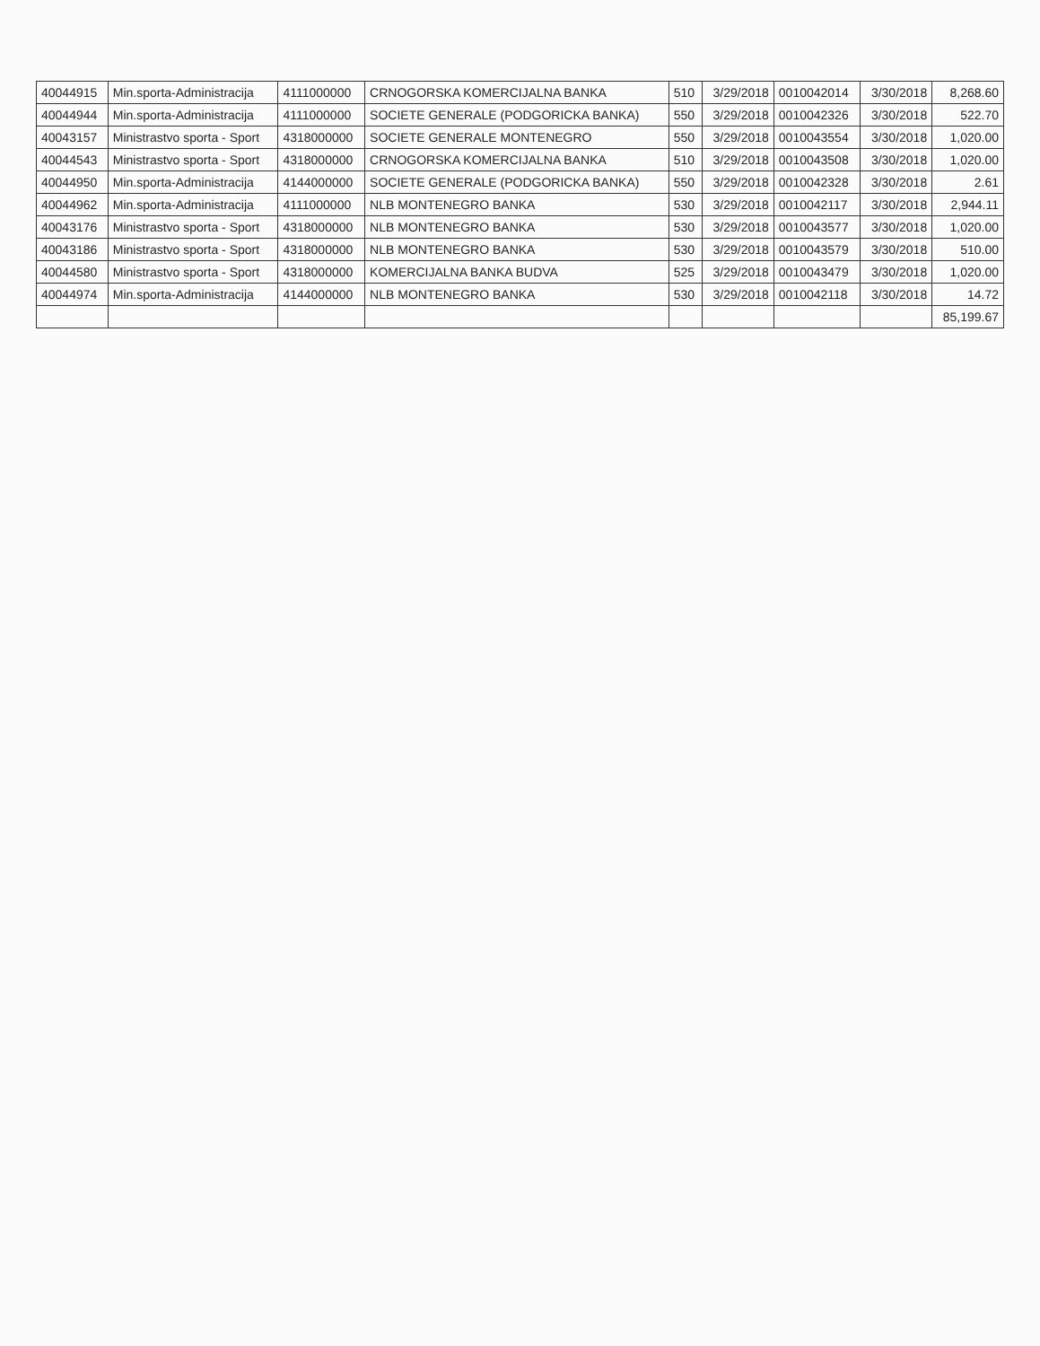| 40044915 | Min.sporta-Administracija | 4111000000 | CRNOGORSKA KOMERCIJALNA BANKA | 510 | 3/29/2018 | 0010042014 | 3/30/2018 | 8,268.60 |
| 40044944 | Min.sporta-Administracija | 4111000000 | SOCIETE GENERALE (PODGORICKA BANKA) | 550 | 3/29/2018 | 0010042326 | 3/30/2018 | 522.70 |
| 40043157 | Ministrastvo sporta - Sport | 4318000000 | SOCIETE GENERALE MONTENEGRO | 550 | 3/29/2018 | 0010043554 | 3/30/2018 | 1,020.00 |
| 40044543 | Ministrastvo sporta - Sport | 4318000000 | CRNOGORSKA KOMERCIJALNA BANKA | 510 | 3/29/2018 | 0010043508 | 3/30/2018 | 1,020.00 |
| 40044950 | Min.sporta-Administracija | 4144000000 | SOCIETE GENERALE (PODGORICKA BANKA) | 550 | 3/29/2018 | 0010042328 | 3/30/2018 | 2.61 |
| 40044962 | Min.sporta-Administracija | 4111000000 | NLB MONTENEGRO BANKA | 530 | 3/29/2018 | 0010042117 | 3/30/2018 | 2,944.11 |
| 40043176 | Ministrastvo sporta - Sport | 4318000000 | NLB MONTENEGRO BANKA | 530 | 3/29/2018 | 0010043577 | 3/30/2018 | 1,020.00 |
| 40043186 | Ministrastvo sporta - Sport | 4318000000 | NLB MONTENEGRO BANKA | 530 | 3/29/2018 | 0010043579 | 3/30/2018 | 510.00 |
| 40044580 | Ministrastvo sporta - Sport | 4318000000 | KOMERCIJALNA BANKA BUDVA | 525 | 3/29/2018 | 0010043479 | 3/30/2018 | 1,020.00 |
| 40044974 | Min.sporta-Administracija | 4144000000 | NLB MONTENEGRO BANKA | 530 | 3/29/2018 | 0010042118 | 3/30/2018 | 14.72 |
| | | | | | | | | 85,199.67 |